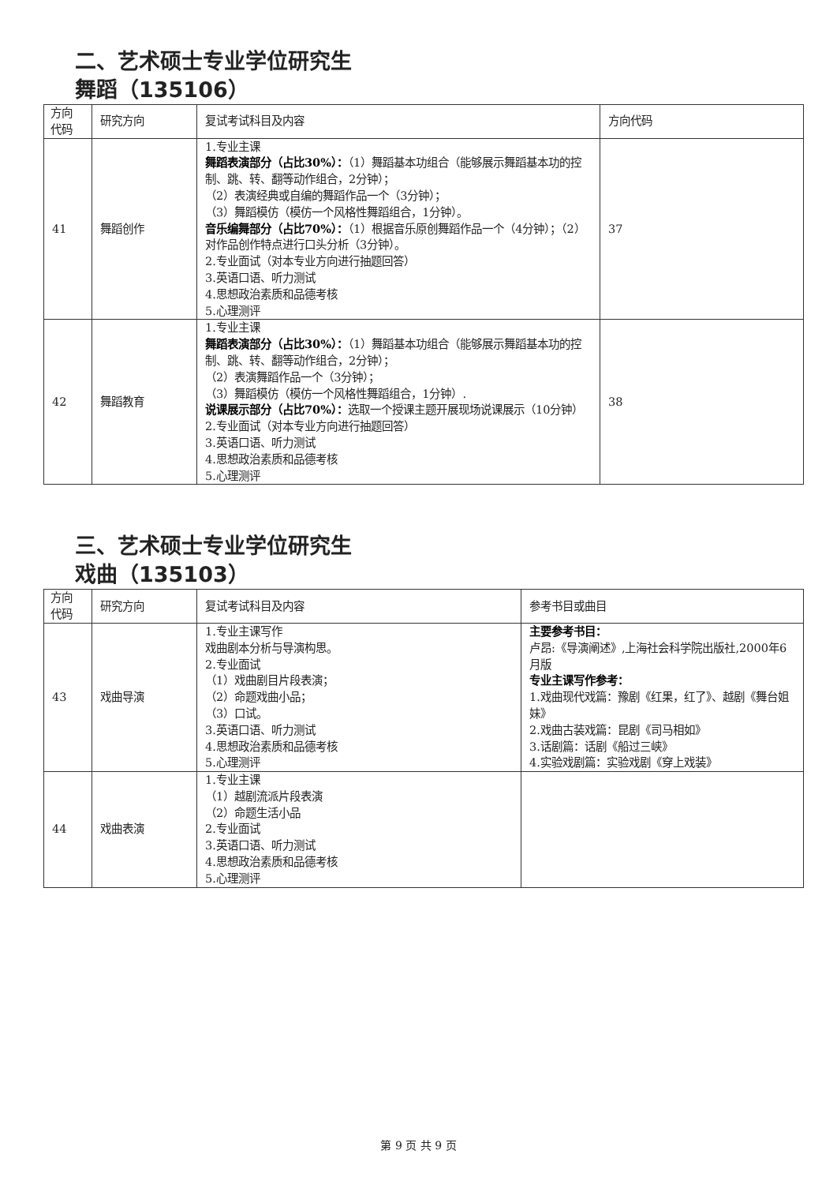二、艺术硕士专业学位研究生
舞蹈（135106）
| 方向 代码 | 研究方向 | 复试考试科目及内容 | 方向代码 |
| --- | --- | --- | --- |
| 41 | 舞蹈创作 | 1.专业主课 舞蹈表演部分（占比30%）： （1）舞蹈基本功组合（能够展示舞蹈基本功的控制、跳、转、翻等动作组合，2分钟）； （2）表演经典或自编的舞蹈作品一个（3分钟）； （3）舞蹈模仿（模仿一个风格性舞蹈组合，1分钟）。 音乐编舞部分（占比70%）： （1）根据音乐原创舞蹈作品一个（4分钟）；（2）对作品创作特点进行口头分析（3分钟）。 2.专业面试（对本专业方向进行抽题回答） 3.英语口语、听力测试 4.思想政治素质和品德考核 5.心理测评 | 37 |
| 42 | 舞蹈教育 | 1.专业主课 舞蹈表演部分（占比30%）： （1）舞蹈基本功组合（能够展示舞蹈基本功的控制、跳、转、翻等动作组合，2分钟）； （2）表演舞蹈作品一个（3分钟）； （3）舞蹈模仿（模仿一个风格性舞蹈组合，1分钟）. 说课展示部分（占比70%）： 选取一个授课主题开展现场说课展示（10分钟） 2.专业面试（对本专业方向进行抽题回答） 3.英语口语、听力测试 4.思想政治素质和品德考核 5.心理测评 | 38 |
三、艺术硕士专业学位研究生
戏曲（135103）
| 方向 代码 | 研究方向 | 复试考试科目及内容 | 参考书目或曲目 |
| --- | --- | --- | --- |
| 43 | 戏曲导演 | 1.专业主课写作 戏曲剧本分析与导演构思。 2.专业面试 （1）戏曲剧目片段表演； （2）命题戏曲小品； （3）口试。 3.英语口语、听力测试 4.思想政治素质和品德考核 5.心理测评 | 主要参考书目： 卢昂:《导演阐述》,上海社会科学院出版社,2000年6月版 专业主课写作参考： 1.戏曲现代戏篇：豫剧《红果，红了》、越剧《舞台姐妹》 2.戏曲古装戏篇：昆剧《司马相如》 3.话剧篇：话剧《船过三峡》 4.实验戏剧篇：实验戏剧《穿上戏装》 |
| 44 | 戏曲表演 | 1.专业主课 （1）越剧流派片段表演 （2）命题生活小品 2.专业面试 3.英语口语、听力测试 4.思想政治素质和品德考核 5.心理测评 | |
第 9 页 共 9 页